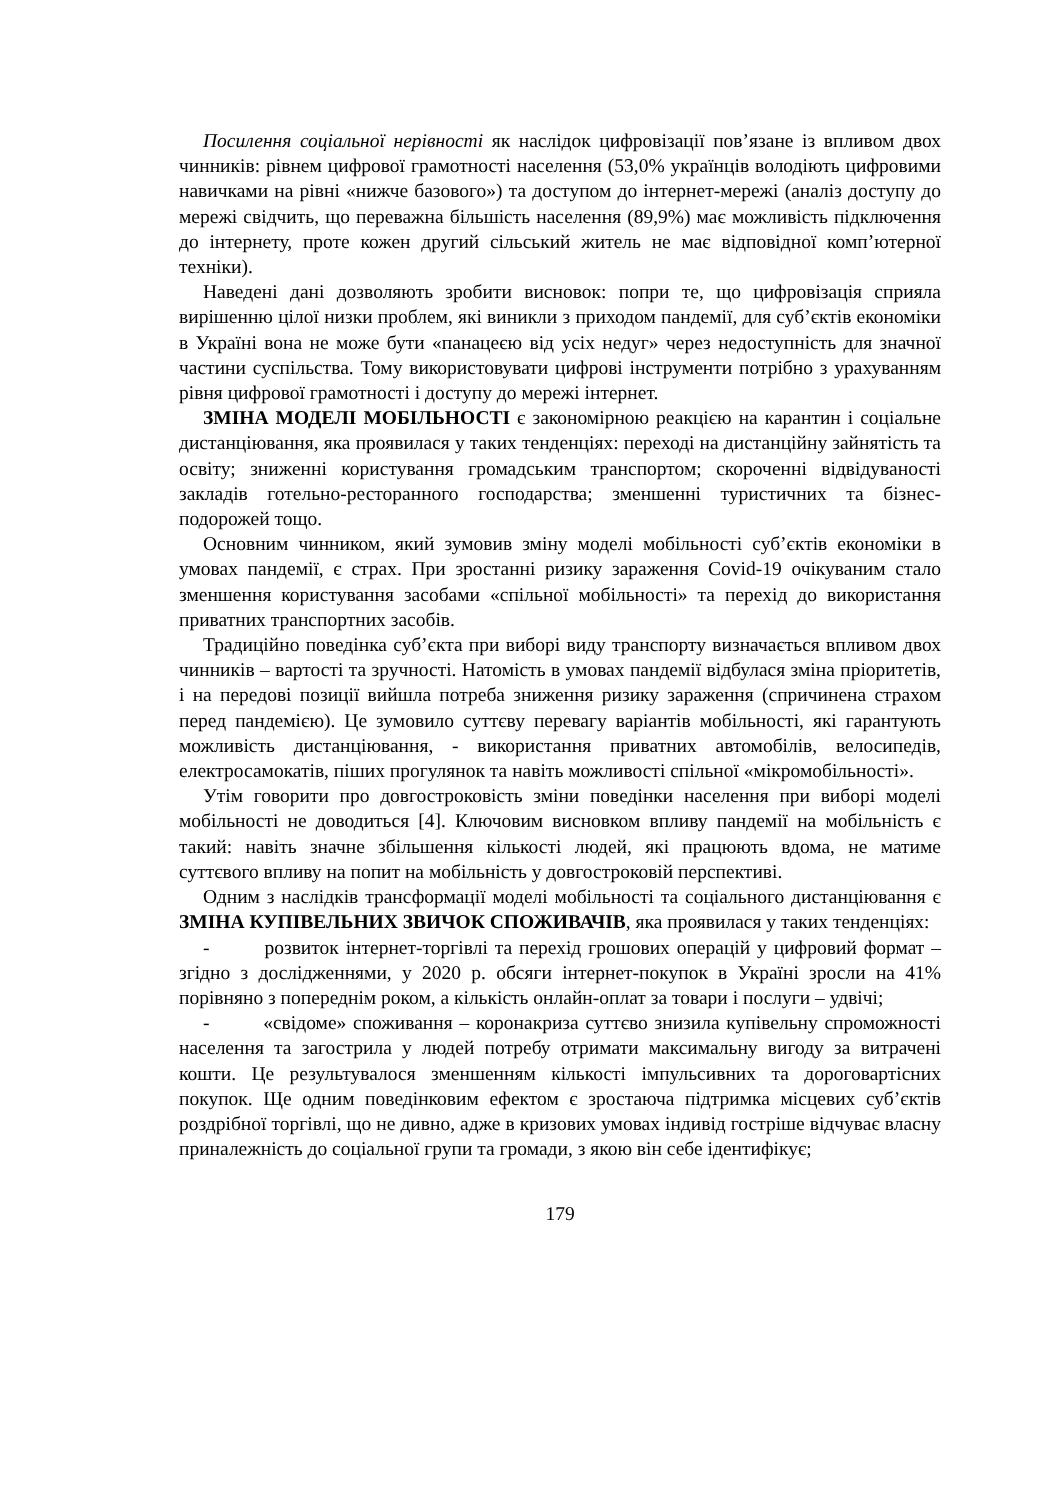Посилення соціальної нерівності як наслідок цифровізації пов’язане із впливом двох чинників: рівнем цифрової грамотності населення (53,0% українців володіють цифровими навичками на рівні «нижче базового») та доступом до інтернет-мережі (аналіз доступу до мережі свідчить, що переважна більшість населення (89,9%) має можливість підключення до інтернету, проте кожен другий сільський житель не має відповідної комп’ютерної техніки).
Наведені дані дозволяють зробити висновок: попри те, що цифровізація сприяла вирішенню цілої низки проблем, які виникли з приходом пандемії, для суб’єктів економіки в Україні вона не може бути «панацеєю від усіх недуг» через недоступність для значної частини суспільства. Тому використовувати цифрові інструменти потрібно з урахуванням рівня цифрової грамотності і доступу до мережі інтернет.
ЗМІНА МОДЕЛІ МОБІЛЬНОСТІ є закономірною реакцією на карантин і соціальне дистанціювання, яка проявилася у таких тенденціях: переході на дистанційну зайнятість та освіту; зниженні користування громадським транспортом; скороченні відвідуваності закладів готельно-ресторанного господарства; зменшенні туристичних та бізнес-подорожей тощо.
Основним чинником, який зумовив зміну моделі мобільності суб’єктів економіки в умовах пандемії, є страх. При зростанні ризику зараження Covid-19 очікуваним стало зменшення користування засобами «спільної мобільності» та перехід до використання приватних транспортних засобів.
Традиційно поведінка суб’єкта при виборі виду транспорту визначається впливом двох чинників – вартості та зручності. Натомість в умовах пандемії відбулася зміна пріоритетів, і на передові позиції вийшла потреба зниження ризику зараження (спричинена страхом перед пандемією). Це зумовило суттєву перевагу варіантів мобільності, які гарантують можливість дистанціювання, - використання приватних автомобілів, велосипедів, електросамокатів, піших прогулянок та навіть можливості спільної «мікромобільності».
Утім говорити про довгостроковість зміни поведінки населення при виборі моделі мобільності не доводиться [4]. Ключовим висновком впливу пандемії на мобільність є такий: навіть значне збільшення кількості людей, які працюють вдома, не матиме суттєвого впливу на попит на мобільність у довгостроковій перспективі.
Одним з наслідків трансформації моделі мобільності та соціального дистанціювання є ЗМІНА КУПІВЕЛЬНИХ ЗВИЧОК СПОЖИВАЧІВ, яка проявилася у таких тенденціях:
- розвиток інтернет-торгівлі та перехід грошових операцій у цифровий формат – згідно з дослідженнями, у 2020 р. обсяги інтернет-покупок в Україні зросли на 41% порівняно з попереднім роком, а кількість онлайн-оплат за товари і послуги – удвічі;
- «свідоме» споживання – коронакриза суттєво знизила купівельну спроможності населення та загострила у людей потребу отримати максимальну вигоду за витрачені кошти. Це результувалося зменшенням кількості імпульсивних та дороговартісних покупок. Ще одним поведінковим ефектом є зростаюча підтримка місцевих суб’єктів роздрібної торгівлі, що не дивно, адже в кризових умовах індивід гостріше відчуває власну приналежність до соціальної групи та громади, з якою він себе ідентифікує;
179